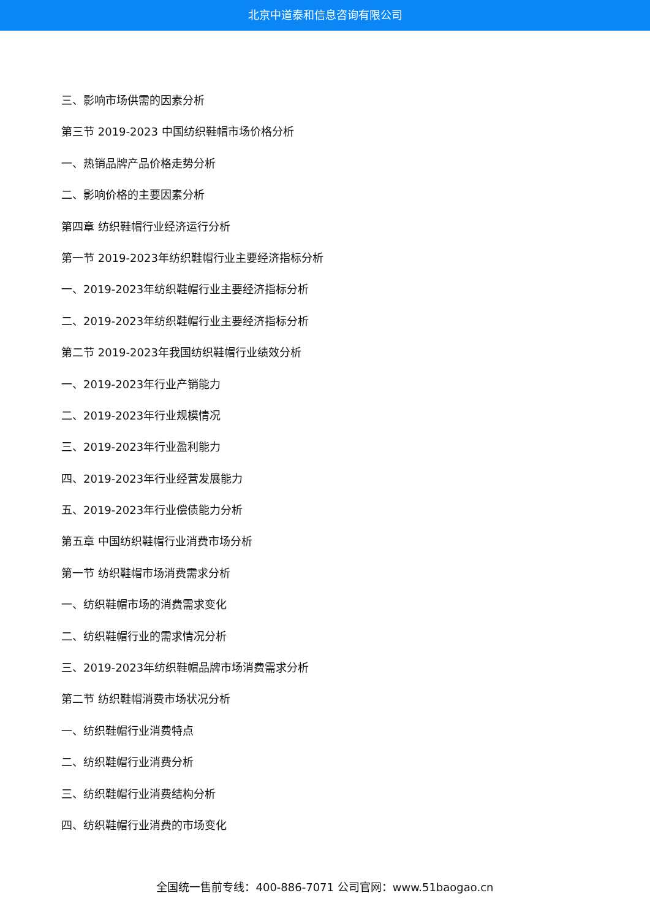北京中道泰和信息咨询有限公司
三、影响市场供需的因素分析
第三节 2019-2023 中国纺织鞋帽市场价格分析
一、热销品牌产品价格走势分析
二、影响价格的主要因素分析
第四章 纺织鞋帽行业经济运行分析
第一节 2019-2023年纺织鞋帽行业主要经济指标分析
一、2019-2023年纺织鞋帽行业主要经济指标分析
二、2019-2023年纺织鞋帽行业主要经济指标分析
第二节 2019-2023年我国纺织鞋帽行业绩效分析
一、2019-2023年行业产销能力
二、2019-2023年行业规模情况
三、2019-2023年行业盈利能力
四、2019-2023年行业经营发展能力
五、2019-2023年行业偿债能力分析
第五章 中国纺织鞋帽行业消费市场分析
第一节 纺织鞋帽市场消费需求分析
一、纺织鞋帽市场的消费需求变化
二、纺织鞋帽行业的需求情况分析
三、2019-2023年纺织鞋帽品牌市场消费需求分析
第二节 纺织鞋帽消费市场状况分析
一、纺织鞋帽行业消费特点
二、纺织鞋帽行业消费分析
三、纺织鞋帽行业消费结构分析
四、纺织鞋帽行业消费的市场变化
全国统一售前专线：400-886-7071 公司官网：www.51baogao.cn